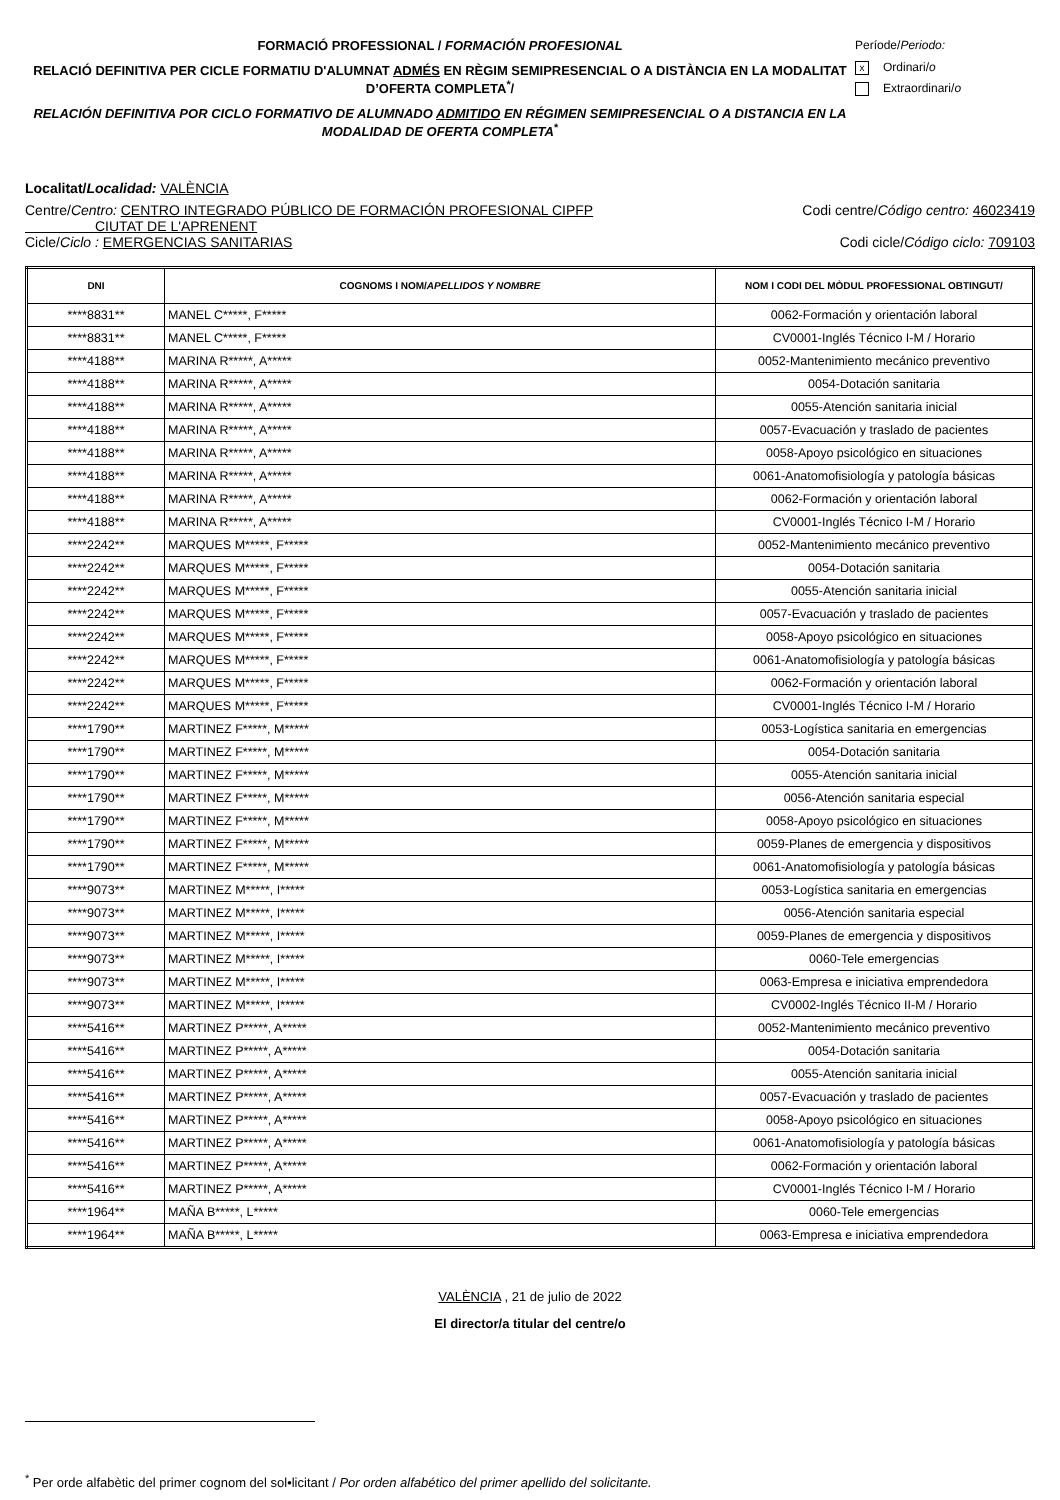FORMACIÓ PROFESSIONAL / FORMACIÓN PROFESIONAL
RELACIÓ DEFINITIVA PER CICLE FORMATIU D'ALUMNAT ADMÉS EN RÈGIM SEMIPRESENCIAL O A DISTÀNCIA EN LA MODALITAT D’OFERTA COMPLETA<sup>*</sup>/
RELACIÓN DEFINITIVA POR CICLO FORMATIVO DE ALUMNADO ADMITIDO EN RÉGIMEN SEMIPRESENCIAL O A DISTANCIA EN LA MODALIDAD DE OFERTA COMPLETA<sup>*</sup>
Període/Periodo:
x Ordinari/o
Extraordinari/o
Localitat/Localidad: VALÈNCIA
Centre/Centro: CENTRO INTEGRADO PÚBLICO DE FORMACIÓN PROFESIONAL CIPFP
CIUTAT DE L'APRENENT
Codi centre/Código centro: 46023419
Cicle/Ciclo : EMERGENCIAS SANITARIAS
Codi cicle/Código ciclo: 709103
| DNI | COGNOMS I NOM/ APELLIDOS Y NOMBRE | NOM I CODI DEL MÒDUL PROFESSIONAL OBTINGUT/ |
| --- | --- | --- |
| ****8831** | MANEL C*****, F***** | 0062-Formación y orientación laboral |
| ****8831** | MANEL C*****, F***** | CV0001-Inglés Técnico I-M / Horario |
| ****4188** | MARINA R*****, A***** | 0052-Mantenimiento mecánico preventivo |
| ****4188** | MARINA R*****, A***** | 0054-Dotación sanitaria |
| ****4188** | MARINA R*****, A***** | 0055-Atención sanitaria inicial |
| ****4188** | MARINA R*****, A***** | 0057-Evacuación y traslado de pacientes |
| ****4188** | MARINA R*****, A***** | 0058-Apoyo psicológico en situaciones |
| ****4188** | MARINA R*****, A***** | 0061-Anatomofisiología y patología básicas |
| ****4188** | MARINA R*****, A***** | 0062-Formación y orientación laboral |
| ****4188** | MARINA R*****, A***** | CV0001-Inglés Técnico I-M / Horario |
| ****2242** | MARQUES M*****, F***** | 0052-Mantenimiento mecánico preventivo |
| ****2242** | MARQUES M*****, F***** | 0054-Dotación sanitaria |
| ****2242** | MARQUES M*****, F***** | 0055-Atención sanitaria inicial |
| ****2242** | MARQUES M*****, F***** | 0057-Evacuación y traslado de pacientes |
| ****2242** | MARQUES M*****, F***** | 0058-Apoyo psicológico en situaciones |
| ****2242** | MARQUES M*****, F***** | 0061-Anatomofisiología y patología básicas |
| ****2242** | MARQUES M*****, F***** | 0062-Formación y orientación laboral |
| ****2242** | MARQUES M*****, F***** | CV0001-Inglés Técnico I-M / Horario |
| ****1790** | MARTINEZ F*****, M***** | 0053-Logística sanitaria en emergencias |
| ****1790** | MARTINEZ F*****, M***** | 0054-Dotación sanitaria |
| ****1790** | MARTINEZ F*****, M***** | 0055-Atención sanitaria inicial |
| ****1790** | MARTINEZ F*****, M***** | 0056-Atención sanitaria especial |
| ****1790** | MARTINEZ F*****, M***** | 0058-Apoyo psicológico en situaciones |
| ****1790** | MARTINEZ F*****, M***** | 0059-Planes de emergencia y dispositivos |
| ****1790** | MARTINEZ F*****, M***** | 0061-Anatomofisiología y patología básicas |
| ****9073** | MARTINEZ M*****, I***** | 0053-Logística sanitaria en emergencias |
| ****9073** | MARTINEZ M*****, I***** | 0056-Atención sanitaria especial |
| ****9073** | MARTINEZ M*****, I***** | 0059-Planes de emergencia y dispositivos |
| ****9073** | MARTINEZ M*****, I***** | 0060-Tele emergencias |
| ****9073** | MARTINEZ M*****, I***** | 0063-Empresa e iniciativa emprendedora |
| ****9073** | MARTINEZ M*****, I***** | CV0002-Inglés Técnico II-M / Horario |
| ****5416** | MARTINEZ P*****, A***** | 0052-Mantenimiento mecánico preventivo |
| ****5416** | MARTINEZ P*****, A***** | 0054-Dotación sanitaria |
| ****5416** | MARTINEZ P*****, A***** | 0055-Atención sanitaria inicial |
| ****5416** | MARTINEZ P*****, A***** | 0057-Evacuación y traslado de pacientes |
| ****5416** | MARTINEZ P*****, A***** | 0058-Apoyo psicológico en situaciones |
| ****5416** | MARTINEZ P*****, A***** | 0061-Anatomofisiología y patología básicas |
| ****5416** | MARTINEZ P*****, A***** | 0062-Formación y orientación laboral |
| ****5416** | MARTINEZ P*****, A***** | CV0001-Inglés Técnico I-M / Horario |
| ****1964** | MAÑA B*****, L***** | 0060-Tele emergencias |
| ****1964** | MAÑA B*****, L***** | 0063-Empresa e iniciativa emprendedora |
VALÈNCIA , 21 de julio de 2022
El director/a titular del centre/o
<sup>*</sup> Per orde alfabètic del primer cognom del sol•licitant / Por orden alfabético del primer apellido del solicitante.